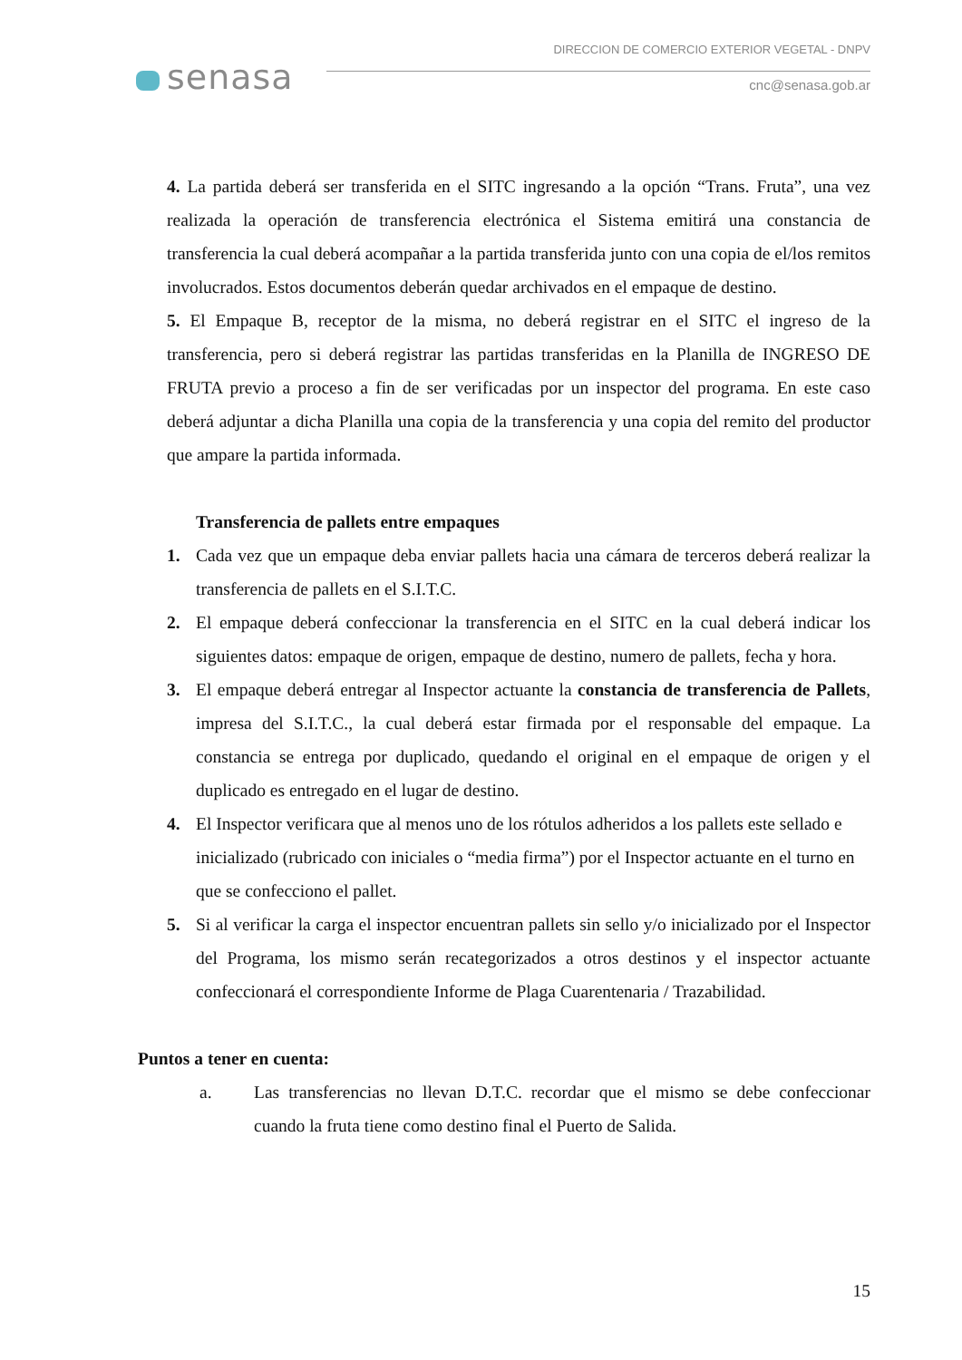senasa
DIRECCION DE COMERCIO EXTERIOR VEGETAL - DNPV
cnc@senasa.gob.ar
4. La partida deberá ser transferida en el SITC ingresando a la opción “Trans. Fruta”, una vez realizada la operación de transferencia electrónica el Sistema emitirá una constancia de transferencia la cual deberá acompañar a la partida transferida junto con una copia de el/los remitos involucrados. Estos documentos deberán quedar archivados en el empaque de destino.
5. El Empaque B, receptor de la misma, no deberá registrar en el SITC el ingreso de la transferencia, pero si deberá registrar las partidas transferidas en la Planilla de INGRESO DE FRUTA previo a proceso a fin de ser verificadas por un inspector del programa. En este caso deberá adjuntar a dicha Planilla una copia de la transferencia y una copia del remito del productor que ampare la partida informada.
Transferencia de pallets entre empaques
1. Cada vez que un empaque deba enviar pallets hacia una cámara de terceros deberá realizar la transferencia de pallets en el S.I.T.C.
2. El empaque deberá confeccionar la transferencia en el SITC en la cual deberá indicar los siguientes datos: empaque de origen, empaque de destino, numero de pallets, fecha y hora.
3. El empaque deberá entregar al Inspector actuante la constancia de transferencia de Pallets, impresa del S.I.T.C., la cual deberá estar firmada por el responsable del empaque. La constancia se entrega por duplicado, quedando el original en el empaque de origen y el duplicado es entregado en el lugar de destino.
4. El Inspector verificara que al menos uno de los rótulos adheridos a los pallets este sellado e inicializado (rubricado con iniciales o “media firma”) por el Inspector actuante en el turno en que se confecciono el pallet.
5. Si al verificar la carga el inspector encuentran pallets sin sello y/o inicializado por el Inspector del Programa, los mismo serán recategorizados a otros destinos y el inspector actuante confeccionará el correspondiente Informe de Plaga Cuarentenaria / Trazabilidad.
Puntos a tener en cuenta:
a. Las transferencias no llevan D.T.C. recordar que el mismo se debe confeccionar cuando la fruta tiene como destino final el Puerto de Salida.
15